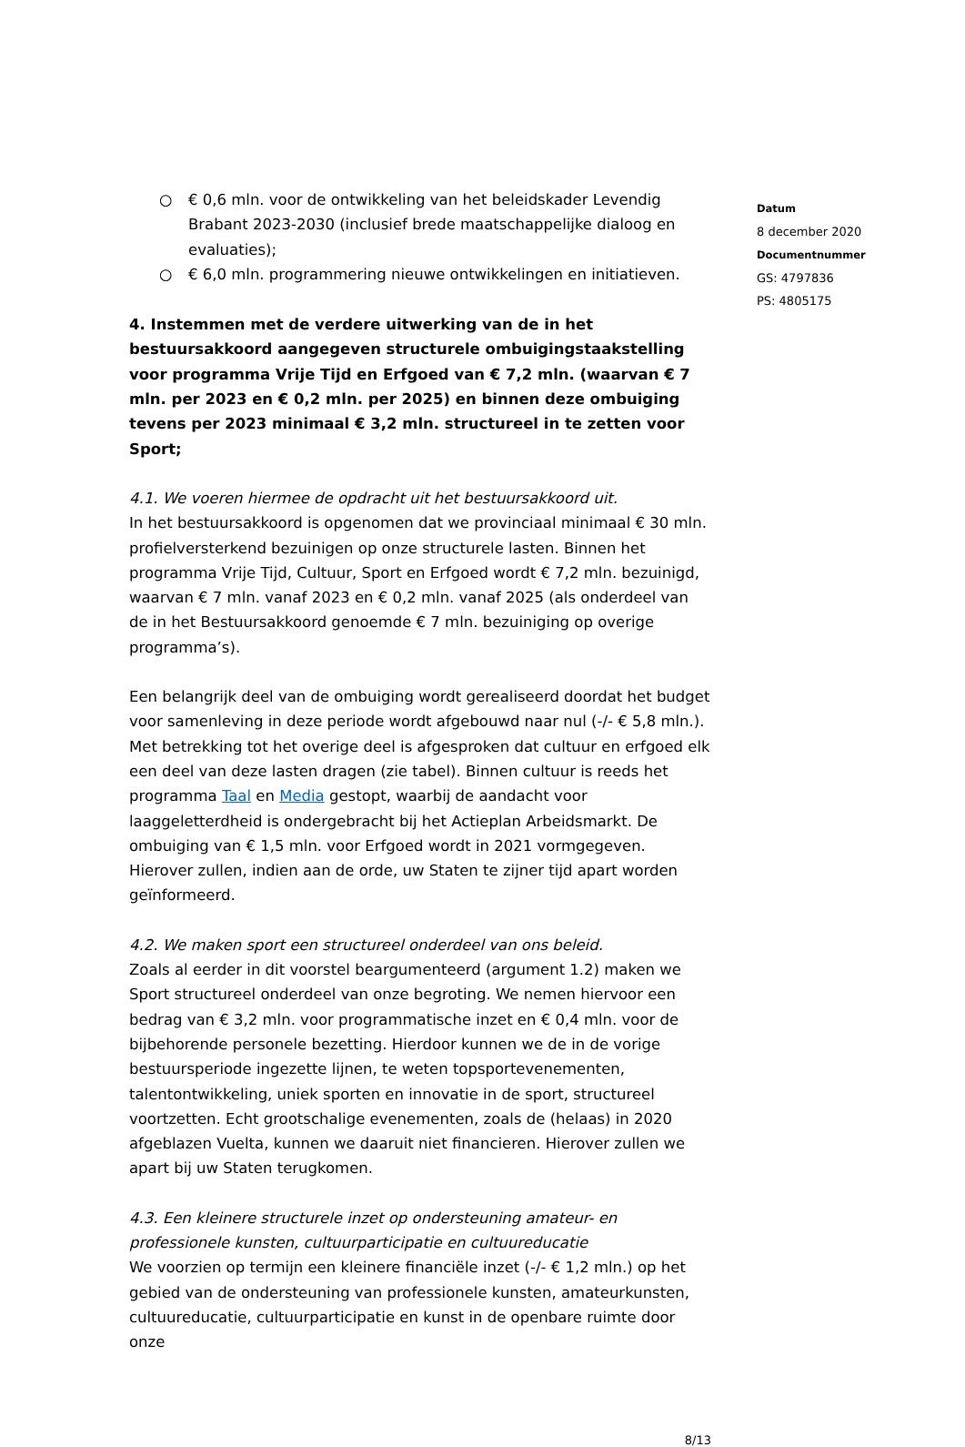○ € 0,6 mln. voor de ontwikkeling van het beleidskader Levendig Brabant 2023-2030 (inclusief brede maatschappelijke dialoog en evaluaties);
○ € 6,0 mln. programmering nieuwe ontwikkelingen en initiatieven.
4. Instemmen met de verdere uitwerking van de in het bestuursakkoord aangegeven structurele ombuigingstaakstelling voor programma Vrije Tijd en Erfgoed van € 7,2 mln. (waarvan € 7 mln. per 2023 en € 0,2 mln. per 2025) en binnen deze ombuiging tevens per 2023 minimaal € 3,2 mln. structureel in te zetten voor Sport;
4.1. We voeren hiermee de opdracht uit het bestuursakkoord uit.
In het bestuursakkoord is opgenomen dat we provinciaal minimaal € 30 mln. profielversterkend bezuinigen op onze structurele lasten. Binnen het programma Vrije Tijd, Cultuur, Sport en Erfgoed wordt € 7,2 mln. bezuinigd, waarvan € 7 mln. vanaf 2023 en € 0,2 mln. vanaf 2025 (als onderdeel van de in het Bestuursakkoord genoemde € 7 mln. bezuiniging op overige programma’s).
Een belangrijk deel van de ombuiging wordt gerealiseerd doordat het budget voor samenleving in deze periode wordt afgebouwd naar nul (-/- € 5,8 mln.). Met betrekking tot het overige deel is afgesproken dat cultuur en erfgoed elk een deel van deze lasten dragen (zie tabel). Binnen cultuur is reeds het programma Taal en Media gestopt, waarbij de aandacht voor laaggeletterdheid is ondergebracht bij het Actieplan Arbeidsmarkt. De ombuiging van € 1,5 mln. voor Erfgoed wordt in 2021 vormgegeven. Hierover zullen, indien aan de orde, uw Staten te zijner tijd apart worden geïnformeerd.
4.2. We maken sport een structureel onderdeel van ons beleid.
Zoals al eerder in dit voorstel beargumenteerd (argument 1.2) maken we Sport structureel onderdeel van onze begroting. We nemen hiervoor een bedrag van € 3,2 mln. voor programmatische inzet en € 0,4 mln. voor de bijbehorende personele bezetting. Hierdoor kunnen we de in de vorige bestuursperiode ingezette lijnen, te weten topsportevenementen, talentontwikkeling, uniek sporten en innovatie in de sport, structureel voortzetten. Echt grootschalige evenementen, zoals de (helaas) in 2020 afgeblazen Vuelta, kunnen we daaruit niet financieren. Hierover zullen we apart bij uw Staten terugkomen.
4.3. Een kleinere structurele inzet op ondersteuning amateur- en professionele kunsten, cultuurparticipatie en cultuureducatie
We voorzien op termijn een kleinere financiële inzet (-/- € 1,2 mln.) op het gebied van de ondersteuning van professionele kunsten, amateurkunsten, cultuureducatie, cultuurparticipatie en kunst in de openbare ruimte door onze
Datum
8 december 2020
Documentnummer
GS: 4797836
PS: 4805175
8/13